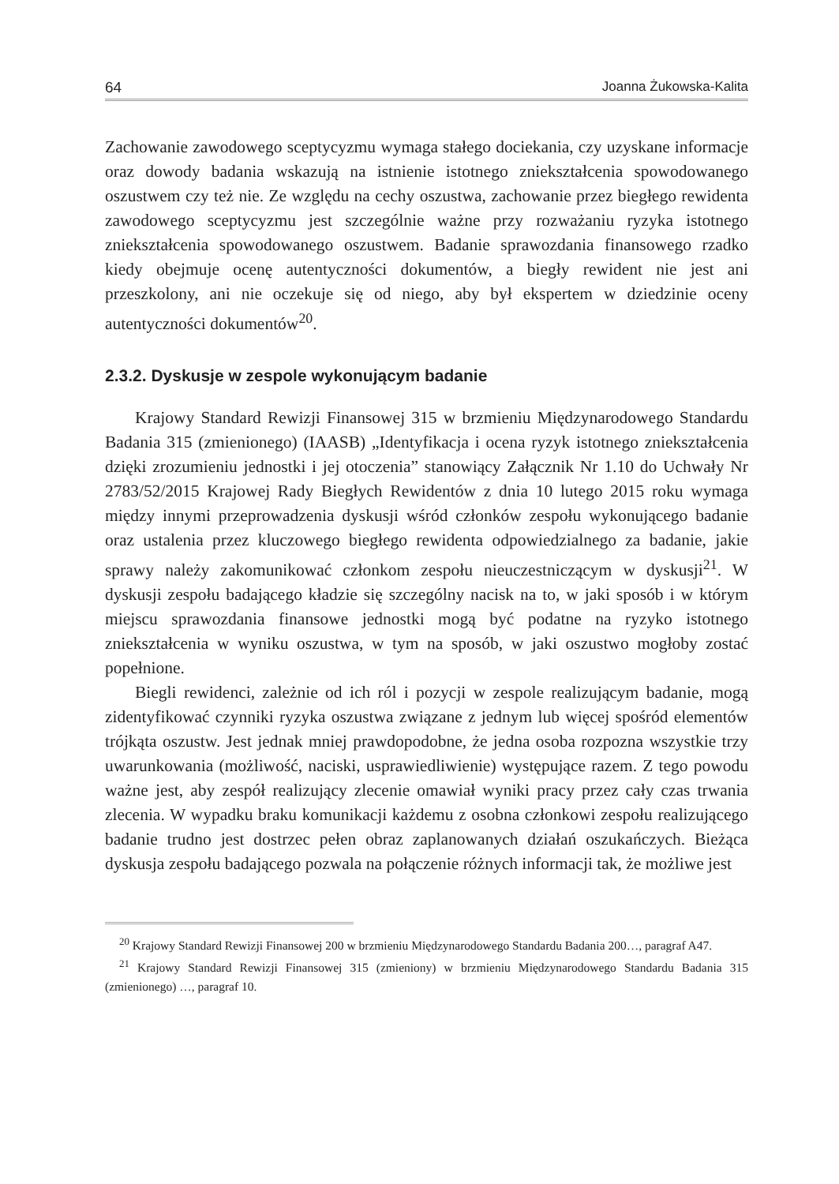64 Joanna Żukowska-Kalita
Zachowanie zawodowego sceptycyzmu wymaga stałego dociekania, czy uzyskane informacje oraz dowody badania wskazują na istnienie istotnego zniekształcenia spowodowanego oszustwem czy też nie. Ze względu na cechy oszustwa, zachowanie przez biegłego rewidenta zawodowego sceptycyzmu jest szczególnie ważne przy rozważaniu ryzyka istotnego zniekształcenia spowodowanego oszustwem. Badanie sprawozdania finansowego rzadko kiedy obejmuje ocenę autentyczności dokumentów, a biegły rewident nie jest ani przeszkolony, ani nie oczekuje się od niego, aby był ekspertem w dziedzinie oceny autentyczności dokumentów<sup>20</sup>.
2.3.2. Dyskusje w zespole wykonującym badanie
Krajowy Standard Rewizji Finansowej 315 w brzmieniu Międzynarodowego Standardu Badania 315 (zmienionego) (IAASB) „Identyfikacja i ocena ryzyk istotnego zniekształcenia dzięki zrozumieniu jednostki i jej otoczenia” stanowiący Załącznik Nr 1.10 do Uchwały Nr 2783/52/2015 Krajowej Rady Biegłych Rewidentów z dnia 10 lutego 2015 roku wymaga między innymi przeprowadzenia dyskusji wśród członków zespołu wykonującego badanie oraz ustalenia przez kluczowego biegłego rewidenta odpowiedzialnego za badanie, jakie sprawy należy zakomunikować członkom zespołu nieuczestniczącym w dyskusji<sup>21</sup>. W dyskusji zespołu badającego kładzie się szczególny nacisk na to, w jaki sposób i w którym miejscu sprawozdania finansowe jednostki mogą być podatne na ryzyko istotnego zniekształcenia w wyniku oszustwa, w tym na sposób, w jaki oszustwo mogłoby zostać popełnione.
Biegli rewidenci, zależnie od ich ról i pozycji w zespole realizującym badanie, mogą zidentyfikować czynniki ryzyka oszustwa związane z jednym lub więcej spośród elementów trójkąta oszustw. Jest jednak mniej prawdopodobne, że jedna osoba rozpozna wszystkie trzy uwarunkowania (możliwość, naciski, usprawiedliwienie) występujące razem. Z tego powodu ważne jest, aby zespół realizujący zlecenie omawiał wyniki pracy przez cały czas trwania zlecenia. W wypadku braku komunikacji każdemu z osobna członkowi zespołu realizującego badanie trudno jest dostrzec pełen obraz zaplanowanych działań oszukańczych. Bieżąca dyskusja zespołu badającego pozwala na połączenie różnych informacji tak, że możliwe jest
<sup>20</sup> Krajowy Standard Rewizji Finansowej 200 w brzmieniu Międzynarodowego Standardu Badania 200…, paragraf A47.
<sup>21</sup> Krajowy Standard Rewizji Finansowej 315 (zmieniony) w brzmieniu Międzynarodowego Standardu Badania 315 (zmienionego) …, paragraf 10.